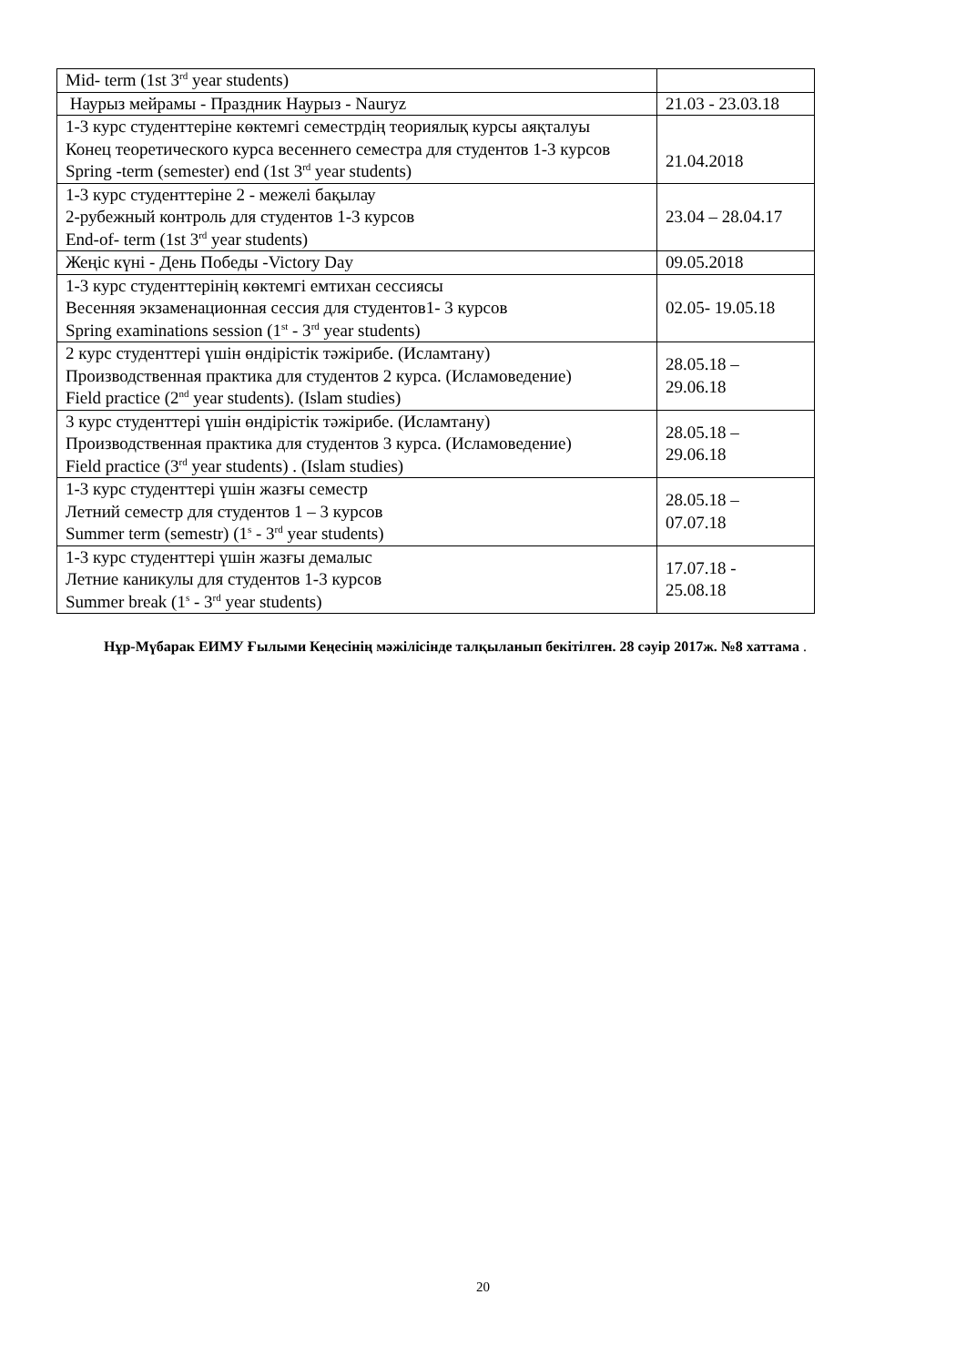| Mid- term (1st 3<sup>rd</sup> year students) | |
| Наурыз мейрамы - Праздник Наурыз - Nauryz | 21.03 - 23.03.18 |
| 1-3 курс студенттеріне көктемгі семестрдің теориялық курсы аяқталуы Конец теоретического курса весеннего семестра для студентов 1-3 курсов Spring -term (semester) end (1st 3<sup>rd</sup> year students) | 21.04.2018 |
| 1-3 курс студенттеріне 2 - межелі бақылау 2-рубежный контроль для студентов 1-3 курсов End-of- term (1st 3<sup>rd</sup> year students) | 23.04 – 28.04.17 |
| Жеңіс күні - День Победы -Victory Day | 09.05.2018 |
| 1-3 курс студенттерінің көктемгі емтихан сессиясы Весенняя экзаменационная сессия для студентов1- 3 курсов Spring examinations session (1<sup>st</sup> - 3<sup>rd</sup> year students) | 02.05- 19.05.18 |
| 2 курс студенттері үшін өндірістік тәжірибе. (Исламтану) Производственная практика для студентов 2 курса. (Исламоведение) Field practice (2<sup>nd</sup> year students). (Islam studies) | 28.05.18 – 29.06.18 |
| 3 курс студенттері үшін өндірістік тәжірибе. (Исламтану) Производственная практика для студентов 3 курса. (Исламоведение) Field practice (3<sup>rd</sup> year students) . (Islam studies) | 28.05.18 – 29.06.18 |
| 1-3 курс студенттері үшін жазғы семестр Летний семестр для студентов 1 – 3 курсов Summer term (semestr) (1<sup>s</sup> - 3<sup>rd</sup> year students) | 28.05.18 – 07.07.18 |
| 1-3 курс студенттері үшін жазғы демалыс Летние каникулы для студентов 1-3 курсов Summer break (1<sup>s</sup> - 3<sup>rd</sup> year students) | 17.07.18 - 25.08.18 |
Нұр-Мүбарак ЕИМУ Ғылыми Кеңесінің мәжілісінде талқыланып бекітілген. 28 сәуір 2017ж. №8 хаттама .
20